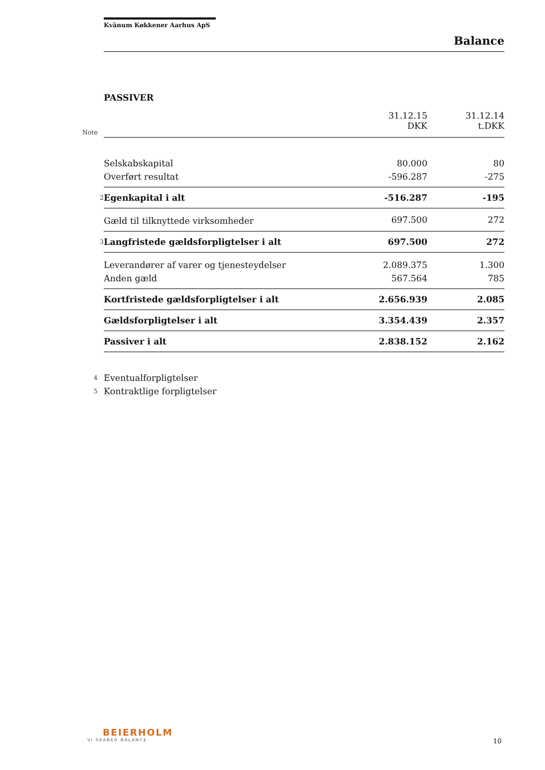Kvänum Køkkener Aarhus ApS
Balance
PASSIVER
| Note | | 31.12.15 DKK | 31.12.14 t.DKK |
| | Selskabskapital | 80.000 | 80 |
| | Overført resultat | -596.287 | -275 |
| 2 | Egenkapital i alt | -516.287 | -195 |
| | Gæld til tilknyttede virksomheder | 697.500 | 272 |
| 3 | Langfristede gældsforpligtelser i alt | 697.500 | 272 |
| | Leverandører af varer og tjenesteydelser | 2.089.375 | 1.300 |
| | Anden gæld | 567.564 | 785 |
| | Kortfristede gældsforpligtelser i alt | 2.656.939 | 2.085 |
| | Gældsforpligtelser i alt | 3.354.439 | 2.357 |
| | Passiver i alt | 2.838.152 | 2.162 |
| 4 | Eventualforpligtelser | | |
| 5 | Kontraktlige forpligtelser | | |
BEIERHOLM
VI SKABER BALANCE
10